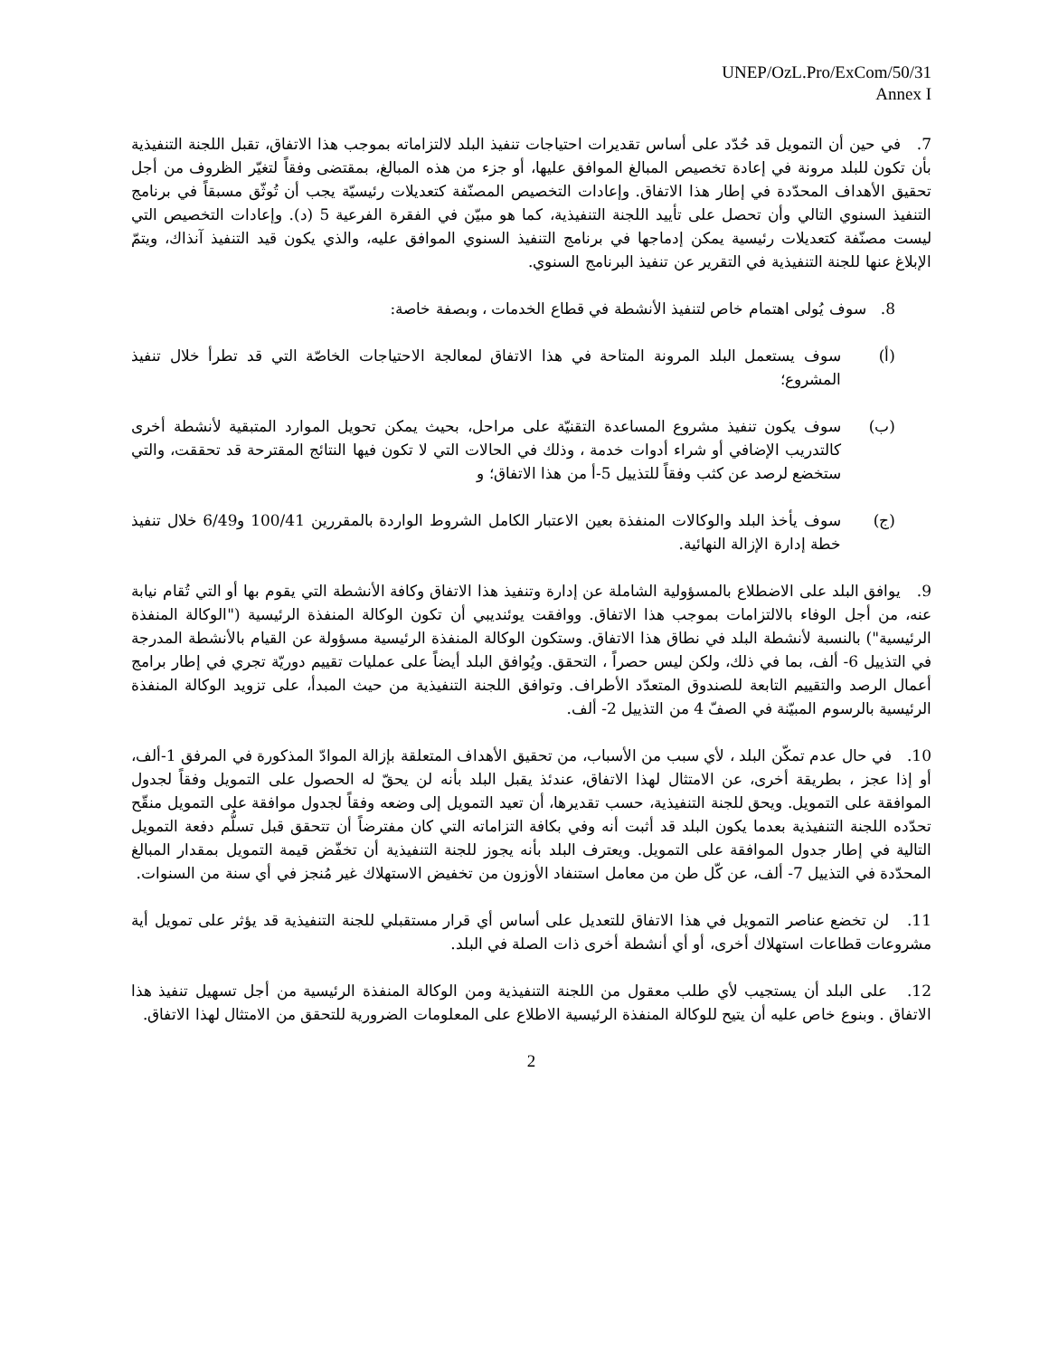UNEP/OzL.Pro/ExCom/50/31
Annex I
7. في حين أن التمويل قد حُدّد على أساس تقديرات احتياجات تنفيذ البلد لالتزاماته بموجب هذا الاتفاق، تقبل اللجنة التنفيذية بأن تكون للبلد مرونة في إعادة تخصيص المبالغ الموافق عليها، أو جزء من هذه المبالغ، بمقتضى وفقاً لتغيّر الظروف من أجل تحقيق الأهداف المحدّدة في إطار هذا الاتفاق. وإعادات التخصيص المصنّفة كتعديلات رئيسيّة يجب أن تُوثّق مسبقاً في برنامج التنفيذ السنوي التالي وأن تحصل على تأييد اللجنة التنفيذية، كما هو مبيّن في الفقرة الفرعية 5 (د). وإعادات التخصيص التي ليست مصنّفة كتعديلات رئيسية يمكن إدماجها في برنامج التنفيذ السنوي الموافق عليه، والذي يكون قيد التنفيذ آنذاك، ويتمّ الإبلاغ عنها للجنة التنفيذية في التقرير عن تنفيذ البرنامج السنوي.
8. سوف يُولى اهتمام خاص لتنفيذ الأنشطة في قطاع الخدمات ، وبصفة خاصة:
(أ) سوف يستعمل البلد المرونة المتاحة في هذا الاتفاق لمعالجة الاحتياجات الخاصّة التي قد تطرأ خلال تنفيذ المشروع؛
(ب) سوف يكون تنفيذ مشروع المساعدة التقنيّة على مراحل، بحيث يمكن تحويل الموارد المتبقية لأنشطة أخرى كالتدريب الإضافي أو شراء أدوات خدمة ، وذلك في الحالات التي لا تكون فيها النتائج المقترحة قد تحققت، والتي ستخضع لرصد عن كثب وفقاً للتذييل 5-أ من هذا الاتفاق؛ و
(ج) سوف يأخذ البلد والوكالات المنفذة بعين الاعتبار الكامل الشروط الواردة بالمقررين 100/41 و6/49 خلال تنفيذ خطة إدارة الإزالة النهائية.
9. يوافق البلد على الاضطلاع بالمسؤولية الشاملة عن إدارة وتنفيذ هذا الاتفاق وكافة الأنشطة التي يقوم بها أو التي تُقام نيابة عنه، من أجل الوفاء بالالتزامات بموجب هذا الاتفاق. ووافقت يوئنديبي أن تكون الوكالة المنفذة الرئيسية ("الوكالة المنفذة الرئيسية") بالنسبة لأنشطة البلد في نطاق هذا الاتفاق. وستكون الوكالة المنفذة الرئيسية مسؤولة عن القيام بالأنشطة المدرجة في التذييل 6- ألف، بما في ذلك، ولكن ليس حصراً ، التحقق. ويُوافق البلد أيضاً على عمليات تقييم دوريّة تجري في إطار برامج أعمال الرصد والتقييم التابعة للصندوق المتعدّد الأطراف. وتوافق اللجنة التنفيذية من حيث المبدأ، على تزويد الوكالة المنفذة الرئيسية بالرسوم المبيّنة في الصفّ 4 من التذييل 2- ألف.
10. في حال عدم تمكّن البلد ، لأي سبب من الأسباب، من تحقيق الأهداف المتعلقة بإزالة الموادّ المذكورة في المرفق 1-ألف، أو إذا عجز ، بطريقة أخرى، عن الامتثال لهذا الاتفاق، عندئذ يقبل البلد بأنه لن يحقّ له الحصول على التمويل وفقاً لجدول الموافقة على التمويل. ويحق للجنة التنفيذية، حسب تقديرها، أن تعيد التمويل إلى وضعه وفقاً لجدول موافقة على التمويل منقّح تحدّده اللجنة التنفيذية بعدما يكون البلد قد أثبت أنه وفي بكافة التزاماته التي كان مفترضاً أن تتحقق قبل تسلُّم دفعة التمويل التالية في إطار جدول الموافقة على التمويل. ويعترف البلد بأنه يجوز للجنة التنفيذية أن تخفّض قيمة التمويل بمقدار المبالغ المحدّدة في التذييل 7- ألف، عن كّل طن من معامل استنفاد الأوزون من تخفيض الاستهلاك غير مُنجز في أي سنة من السنوات.
11. لن تخضع عناصر التمويل في هذا الاتفاق للتعديل على أساس أي قرار مستقبلي للجنة التنفيذية قد يؤثر على تمويل أية مشروعات قطاعات استهلاك أخرى، أو أي أنشطة أخرى ذات الصلة في البلد.
12. على البلد أن يستجيب لأي طلب معقول من اللجنة التنفيذية ومن الوكالة المنفذة الرئيسية من أجل تسهيل تنفيذ هذا الاتفاق . وبنوع خاص عليه أن يتيح للوكالة المنفذة الرئيسية الاطلاع على المعلومات الضرورية للتحقق من الامتثال لهذا الاتفاق.
2